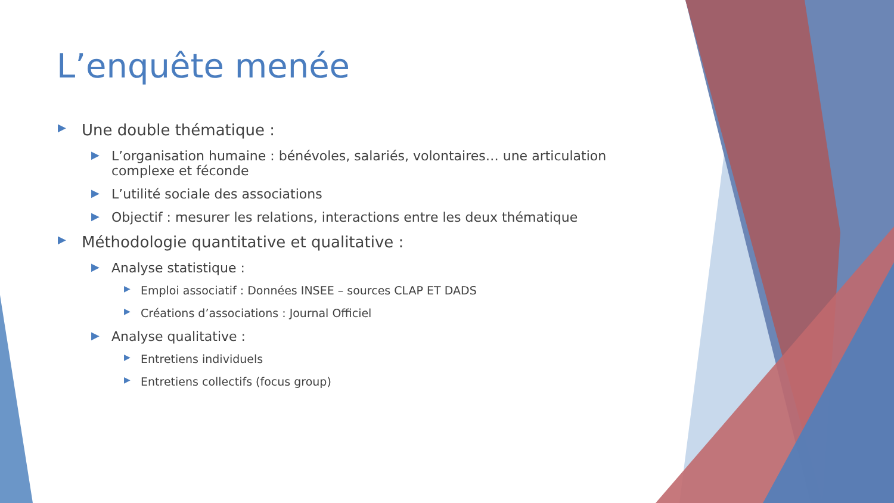L’enquête menée
▶ Une double thématique :
▶ L’organisation humaine : bénévoles, salariés, volontaires… une articulation complexe et féconde
▶ L’utilité sociale des associations
▶ Objectif : mesurer les relations, interactions entre les deux thématique
▶ Méthodologie quantitative et qualitative :
▶ Analyse statistique :
▶ Emploi associatif : Données INSEE – sources CLAP ET DADS
▶ Créations d’associations : Journal Officiel
▶ Analyse qualitative :
▶ Entretiens individuels
▶ Entretiens collectifs (focus group)